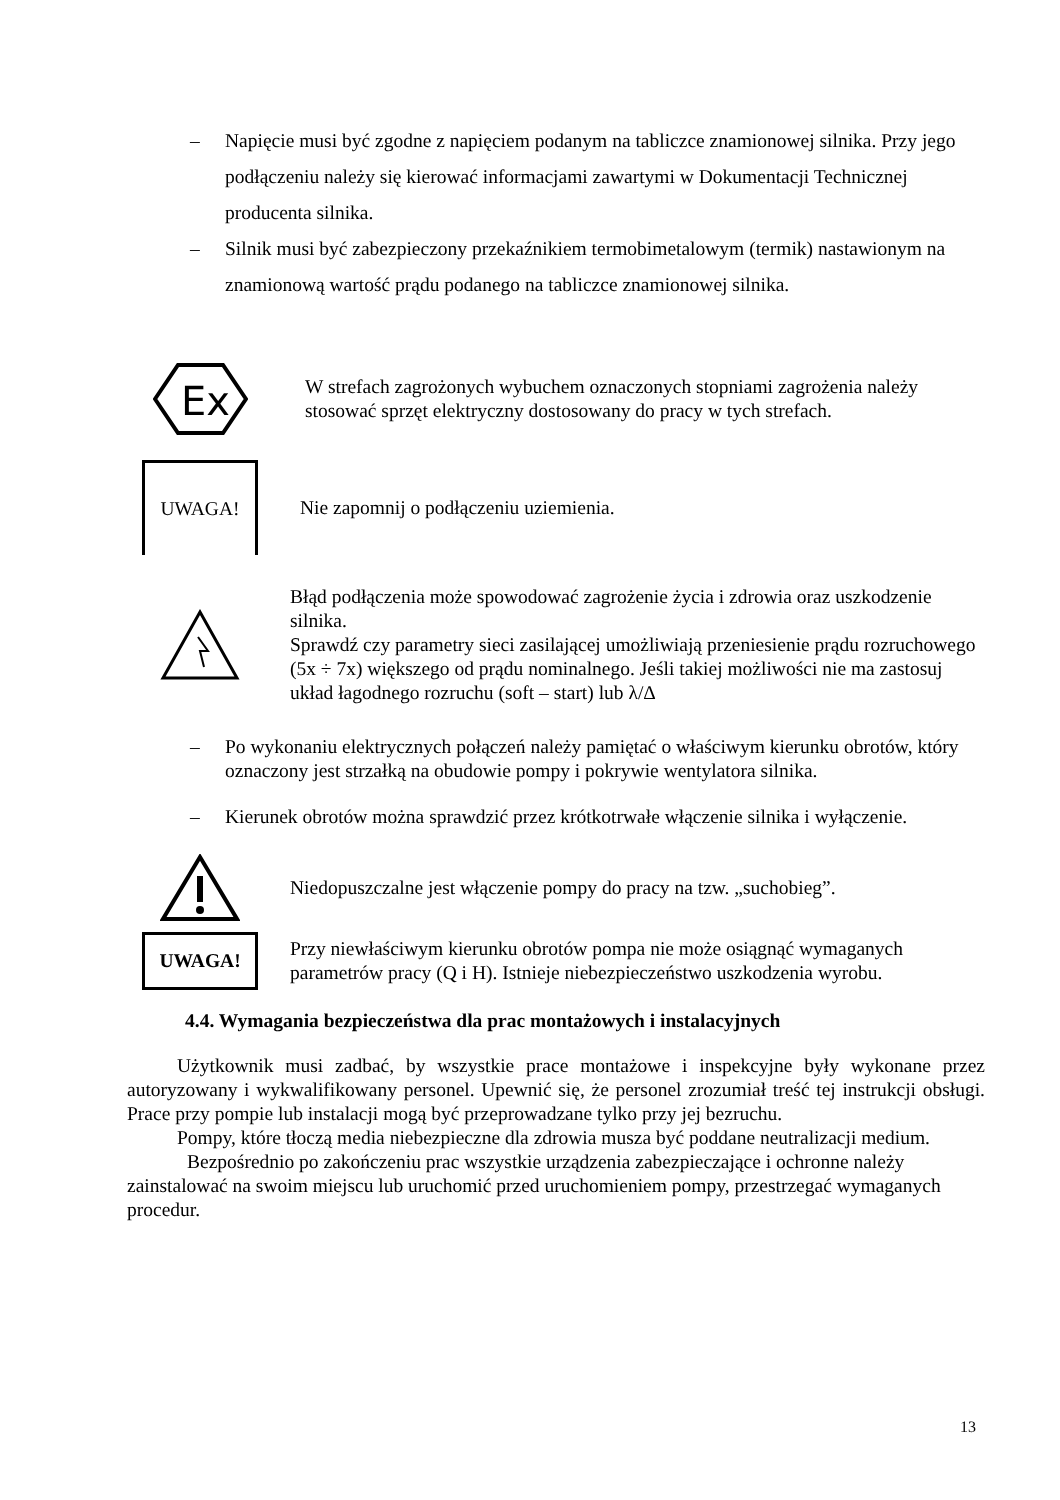– Napięcie musi być zgodne z napięciem podanym na tabliczce znamionowej silnika. Przy jego podłączeniu należy się kierować informacjami zawartymi w Dokumentacji Technicznej producenta silnika.
– Silnik musi być zabezpieczony przekaźnikiem termobimetalowym (termik) nastawionym na znamionową wartość prądu podanego na tabliczce znamionowej silnika.
Ex
W strefach zagrożonych wybuchem oznaczonych stopniami zagrożenia należy stosować sprzęt elektryczny dostosowany do pracy w tych strefach.
UWAGA!
Nie zapomnij o podłączeniu uziemienia.
Błąd podłączenia może spowodować zagrożenie życia i zdrowia oraz uszkodzenie silnika.
Sprawdź czy parametry sieci zasilającej umożliwiają przeniesienie prądu rozruchowego (5x ÷ 7x) większego od prądu nominalnego. Jeśli takiej możliwości nie ma zastosuj układ łagodnego rozruchu (soft – start) lub λ/Δ
– Po wykonaniu elektrycznych połączeń należy pamiętać o właściwym kierunku obrotów, który oznaczony jest strzałką na obudowie pompy i pokrywie wentylatora silnika.
– Kierunek obrotów można sprawdzić przez krótkotrwałe włączenie silnika i wyłączenie.
Niedopuszczalne jest włączenie pompy do pracy na tzw. „suchobieg”.
UWAGA!
Przy niewłaściwym kierunku obrotów pompa nie może osiągnąć wymaganych parametrów pracy (Q i H). Istnieje niebezpieczeństwo uszkodzenia wyrobu.
4.4. Wymagania bezpieczeństwa dla prac montażowych i instalacyjnych
Użytkownik musi zadbać, by wszystkie prace montażowe i inspekcyjne były wykonane przez autoryzowany i wykwalifikowany personel. Upewnić się, że personel zrozumiał treść tej instrukcji obsługi. Prace przy pompie lub instalacji mogą być przeprowadzane tylko przy jej bezruchu.
Pompy, które tłoczą media niebezpieczne dla zdrowia musza być poddane neutralizacji medium.
Bezpośrednio po zakończeniu prac wszystkie urządzenia zabezpieczające i ochronne należy zainstalować na swoim miejscu lub uruchomić przed uruchomieniem pompy, przestrzegać wymaganych procedur.
13